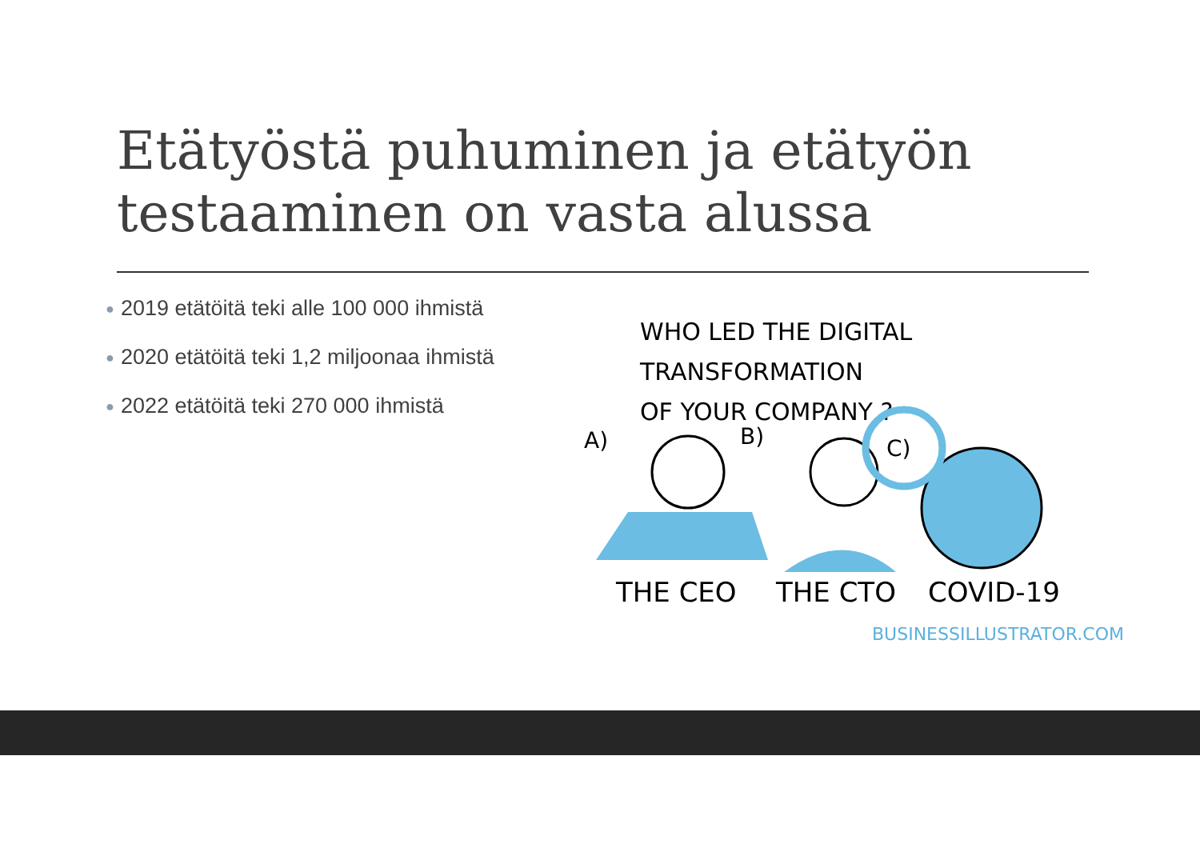Etätyöstä puhuminen ja etätyön testaaminen on vasta alussa
● 2019 etätöitä teki alle 100 000 ihmistä
● 2020 etätöitä teki 1,2 miljoonaa ihmistä
● 2022 etätöitä teki 270 000 ihmistä
WHO LED THE DIGITAL TRANSFORMATION
OF YOUR COMPANY ?
A)
B)
C)
THE CEO THE CTO COVID-19
BUSINESSILLUSTRATOR.COM